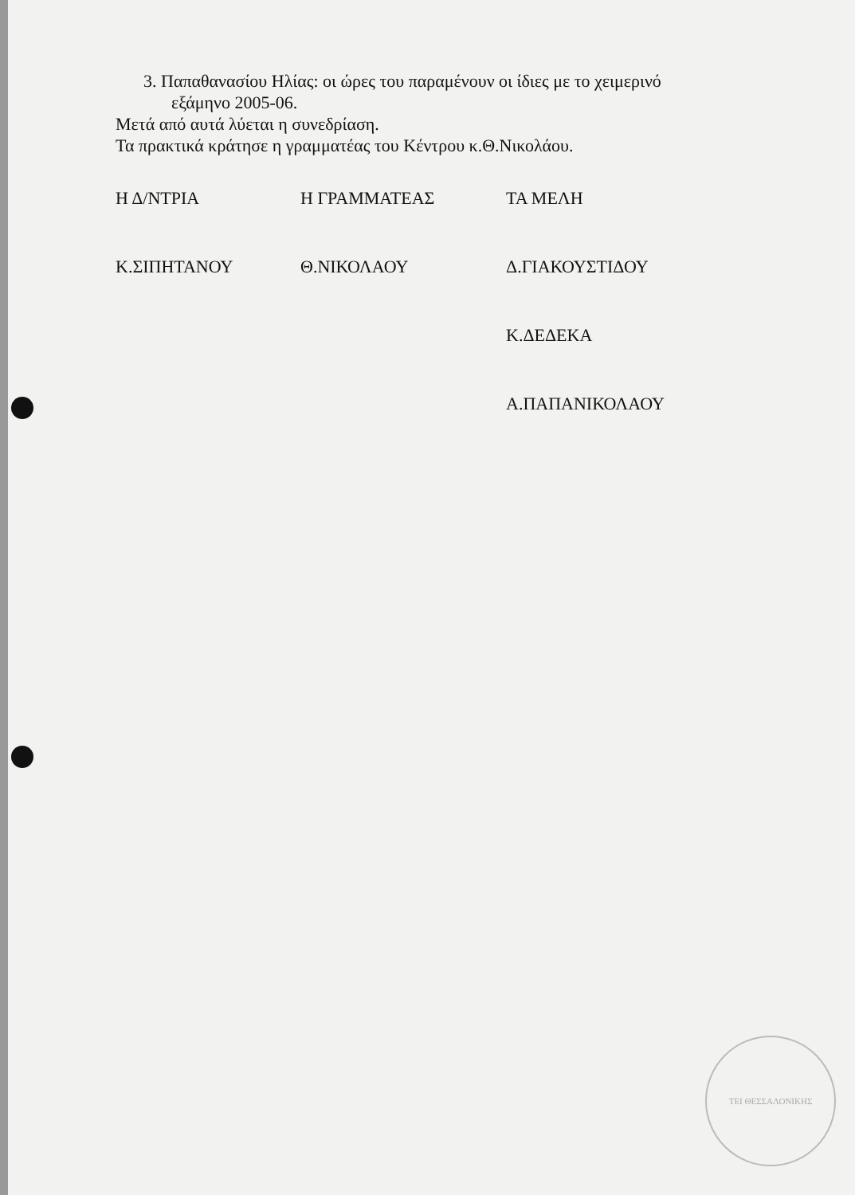3. Παπαθανασίου Ηλίας: οι ώρες του παραμένουν οι ίδιες με το χειμερινό
εξάμηνο 2005-06.
Μετά από αυτά λύεται η συνεδρίαση.
Τα πρακτικά κράτησε η γραμματέας του Κέντρου κ.Θ.Νικολάου.
Η Δ/ΝΤΡΙΑ
Η ΓΡΑΜΜΑΤΕΑΣ
ΤΑ ΜΕΛΗ
Κ.ΣΙΠΗΤΑΝΟΥ
Θ.ΝΙΚΟΛΑΟΥ
Δ.ΓΙΑΚΟΥΣΤΙΔΟΥ
Κ.ΔΕΔΕΚΑ
Α.ΠΑΠΑΝΙΚΟΛΑΟΥ
ΤΕΙ ΘΕΣΣΑΛΟΝΙΚΗΣ